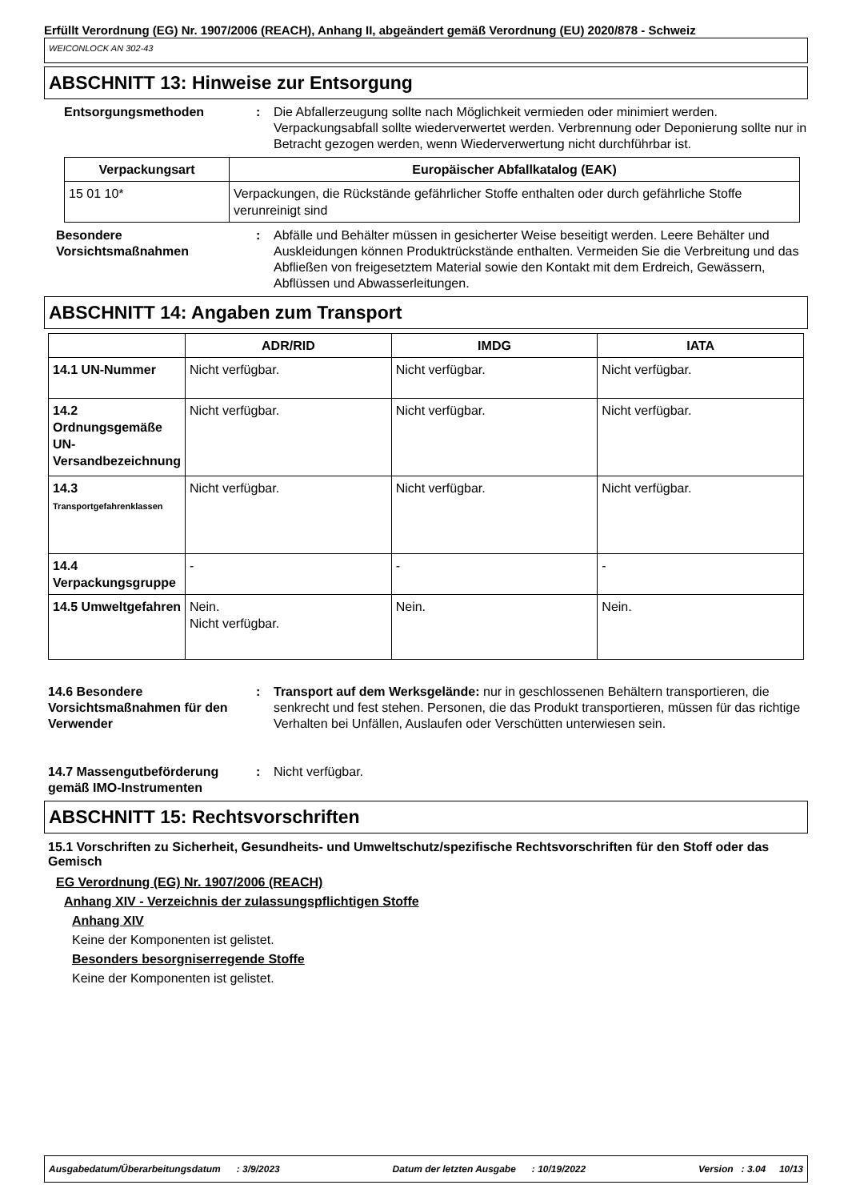Erfüllt Verordnung (EG) Nr. 1907/2006 (REACH), Anhang II, abgeändert gemäß Verordnung (EU) 2020/878 - Schweiz
WEICONLOCK AN 302-43
ABSCHNITT 13: Hinweise zur Entsorgung
Entsorgungsmethoden : Die Abfallerzeugung sollte nach Möglichkeit vermieden oder minimiert werden. Verpackungsabfall sollte wiederverwertet werden. Verbrennung oder Deponierung sollte nur in Betracht gezogen werden, wenn Wiederverwertung nicht durchführbar ist.
| Verpackungsart | Europäischer Abfallkatalog (EAK) |
| --- | --- |
| 15 01 10* | Verpackungen, die Rückstände gefährlicher Stoffe enthalten oder durch gefährliche Stoffe verunreinigt sind |
Besondere Vorsichtsmaßnahmen
: Abfälle und Behälter müssen in gesicherter Weise beseitigt werden. Leere Behälter und Auskleidungen können Produktrückstände enthalten. Vermeiden Sie die Verbreitung und das Abfließen von freigesetztem Material sowie den Kontakt mit dem Erdreich, Gewässern, Abflüssen und Abwasserleitungen.
ABSCHNITT 14: Angaben zum Transport
| | ADR/RID | IMDG | IATA |
| --- | --- | --- | --- |
| 14.1 UN-Nummer | Nicht verfügbar. | Nicht verfügbar. | Nicht verfügbar. |
| 14.2 Ordnungsgemäße UN-Versandbezeichnung | Nicht verfügbar. | Nicht verfügbar. | Nicht verfügbar. |
| 14.3 Transportgefahrenklassen | Nicht verfügbar. | Nicht verfügbar. | Nicht verfügbar. |
| 14.4 Verpackungsgruppe | - | - | - |
| 14.5 Umweltgefahren | Nein. Nicht verfügbar. | Nein. | Nein. |
14.6 Besondere Vorsichtsmaßnahmen für den Verwender
: Transport auf dem Werksgelände: nur in geschlossenen Behältern transportieren, die senkrecht und fest stehen. Personen, die das Produkt transportieren, müssen für das richtige Verhalten bei Unfällen, Auslaufen oder Verschütten unterwiesen sein.
14.7 Massengutbeförderung gemäß IMO-Instrumenten
: Nicht verfügbar.
ABSCHNITT 15: Rechtsvorschriften
15.1 Vorschriften zu Sicherheit, Gesundheits- und Umweltschutz/spezifische Rechtsvorschriften für den Stoff oder das Gemisch
EG Verordnung (EG) Nr. 1907/2006 (REACH)
Anhang XIV - Verzeichnis der zulassungspflichtigen Stoffe
Anhang XIV
Keine der Komponenten ist gelistet.
Besonders besorgniserregende Stoffe
Keine der Komponenten ist gelistet.
Ausgabedatum/Überarbeitungsdatum : 3/9/2023 Datum der letzten Ausgabe : 10/19/2022 Version : 3.04 10/13